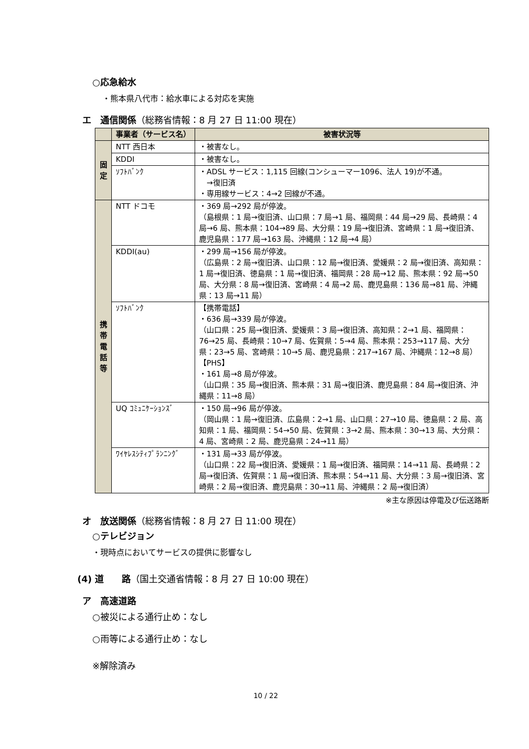○応急給水
・熊本県八代市：給水車による対応を実施
エ　通信関係（総務省情報：8 月 27 日 11:00 現在）
| | 事業者（サービス名） | 被害状況等 |
| --- | --- | --- |
| 固 定 | NTT 西日本 | ・被害なし。 |
| | KDDI | ・被害なし。 |
| | ｿﾌﾄﾊﾞﾝｸ | ・ADSL サービス：1,115 回線(コンシューマー1096、法人 19)が不通。 →復旧済 ・専用線サービス：4→2 回線が不通。 |
| 携 帯 電 話 等 | NTT ドコモ | ・369 局→292 局が停波。 （島根県：1 局→復旧済、山口県：7 局→1 局、福岡県：44 局→29 局、長崎県：4 局→6 局、熊本県：104→89 局、大分県：19 局→復旧済、宮崎県：1 局→復旧済、鹿児島県：177 局→163 局、沖縄県：12 局→4 局） |
| | KDDI(au) | ・299 局→156 局が停波。 （広島県：2 局→復旧済、山口県：12 局→復旧済、愛媛県：2 局→復旧済、高知県：1 局→復旧済、徳島県：1 局→復旧済、福岡県：28 局→12 局、熊本県：92 局→50 局、大分県：8 局→復旧済、宮崎県：4 局→2 局、鹿児島県：136 局→81 局、沖縄県：13 局→11 局） |
| | ｿﾌﾄﾊﾞﾝｸ | 【携帯電話】 ・636 局→339 局が停波。 （山口県：25 局→復旧済、愛媛県：3 局→復旧済、高知県：2→1 局、福岡県：76→25 局、長崎県：10→7 局、佐賀県：5→4 局、熊本県：253→117 局、大分県：23→5 局、宮崎県：10→5 局、鹿児島県：217→167 局、沖縄県：12→8 局） 【PHS】 ・161 局→8 局が停波。 （山口県：35 局→復旧済、熊本県：31 局→復旧済、鹿児島県：84 局→復旧済、沖縄県：11→8 局） |
| | UQ ｺﾐｭﾆｹｰｼｮﾝｽﾞ | ・150 局→96 局が停波。 （岡山県：1 局→復旧済、広島県：2→1 局、山口県：27→10 局、徳島県：2 局、高知県：1 局、福岡県：54→50 局、佐賀県：3→2 局、熊本県：30→13 局、大分県：4 局、宮崎県：2 局、鹿児島県：24→11 局） |
| | ﾜｲﾔﾚｽｼﾃｨﾌﾟﾗﾝﾆﾝｸﾞ | ・131 局→33 局が停波。 （山口県：22 局→復旧済、愛媛県：1 局→復旧済、福岡県：14→11 局、長崎県：2 局→復旧済、佐賀県：1 局→復旧済、熊本県：54→11 局、大分県：3 局→復旧済、宮崎県：2 局→復旧済、鹿児島県：30→11 局、沖縄県：2 局→復旧済） |
※主な原因は停電及び伝送路断
オ　放送関係（総務省情報：8 月 27 日 11:00 現在）
○テレビジョン
・現時点においてサービスの提供に影響なし
(4) 道　　路（国土交通省情報：8 月 27 日 10:00 現在）
ア　高速道路
○被災による通行止め：なし
○雨等による通行止め：なし
※解除済み
10 / 22